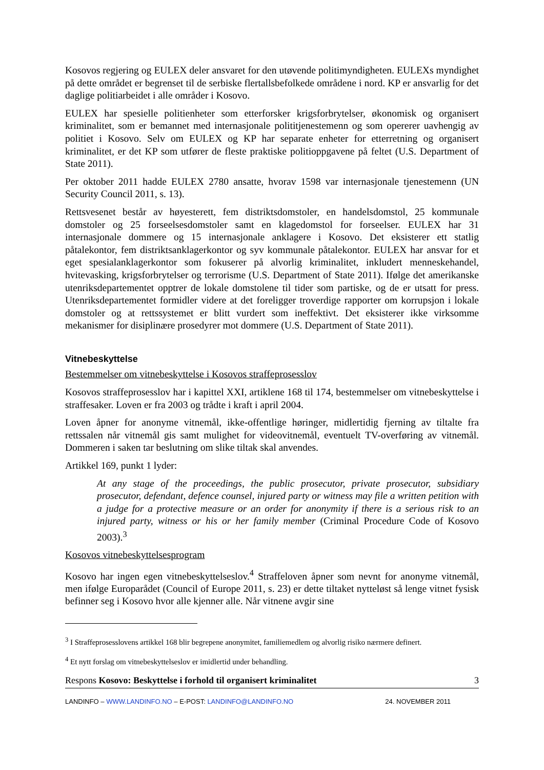Kosovos regjering og EULEX deler ansvaret for den utøvende politimyndigheten. EULEXs myndighet på dette området er begrenset til de serbiske flertallsbefolkede områdene i nord. KP er ansvarlig for det daglige politiarbeidet i alle områder i Kosovo.
EULEX har spesielle politienheter som etterforsker krigsforbrytelser, økonomisk og organisert kriminalitet, som er bemannet med internasjonale polititjenestemenn og som opererer uavhengig av politiet i Kosovo. Selv om EULEX og KP har separate enheter for etterretning og organisert kriminalitet, er det KP som utfører de fleste praktiske politioppgavene på feltet (U.S. Department of State 2011).
Per oktober 2011 hadde EULEX 2780 ansatte, hvorav 1598 var internasjonale tjenestemenn (UN Security Council 2011, s. 13).
Rettsvesenet består av høyesterett, fem distriktsdomstoler, en handelsdomstol, 25 kommunale domstoler og 25 forseelsesdomstoler samt en klagedomstol for forseelser. EULEX har 31 internasjonale dommere og 15 internasjonale anklagere i Kosovo. Det eksisterer ett statlig påtalekontor, fem distriktsanklagerkontor og syv kommunale påtalekontor. EULEX har ansvar for et eget spesialanklagerkontor som fokuserer på alvorlig kriminalitet, inkludert menneskehandel, hvitevasking, krigsforbrytelser og terrorisme (U.S. Department of State 2011). Ifølge det amerikanske utenriksdepartementet opptrer de lokale domstolene til tider som partiske, og de er utsatt for press. Utenriksdepartementet formidler videre at det foreligger troverdige rapporter om korrupsjon i lokale domstoler og at rettssystemet er blitt vurdert som ineffektivt. Det eksisterer ikke virksomme mekanismer for disiplinære prosedyrer mot dommere (U.S. Department of State 2011).
Vitnebeskyttelse
Bestemmelser om vitnebeskyttelse i Kosovos straffeprosesslov
Kosovos straffeprosesslov har i kapittel XXI, artiklene 168 til 174, bestemmelser om vitnebeskyttelse i straffesaker. Loven er fra 2003 og trådte i kraft i april 2004.
Loven åpner for anonyme vitnemål, ikke-offentlige høringer, midlertidig fjerning av tiltalte fra rettssalen når vitnemål gis samt mulighet for videovitnemål, eventuelt TV-overføring av vitnemål. Dommeren i saken tar beslutning om slike tiltak skal anvendes.
Artikkel 169, punkt 1 lyder:
At any stage of the proceedings, the public prosecutor, private prosecutor, subsidiary prosecutor, defendant, defence counsel, injured party or witness may file a written petition with a judge for a protective measure or an order for anonymity if there is a serious risk to an injured party, witness or his or her family member (Criminal Procedure Code of Kosovo 2003).<sup>3</sup>
Kosovos vitnebeskyttelsesprogram
Kosovo har ingen egen vitnebeskyttelseslov.<sup>4</sup> Straffeloven åpner som nevnt for anonyme vitnemål, men ifølge Europarådet (Council of Europe 2011, s. 23) er dette tiltaket nytteløst så lenge vitnet fysisk befinner seg i Kosovo hvor alle kjenner alle. Når vitnene avgir sine
<sup>3</sup> I Straffeprosesslovens artikkel 168 blir begrepene anonymitet, familiemedlem og alvorlig risiko nærmere definert.
<sup>4</sup> Et nytt forslag om vitnebeskyttelseslov er imidlertid under behandling.
Respons Kosovo: Beskyttelse i forhold til organisert kriminalitet 3
LANDINFO – WWW.LANDINFO.NO – E-POST: LANDINFO@LANDINFO.NO 24. NOVEMBER 2011